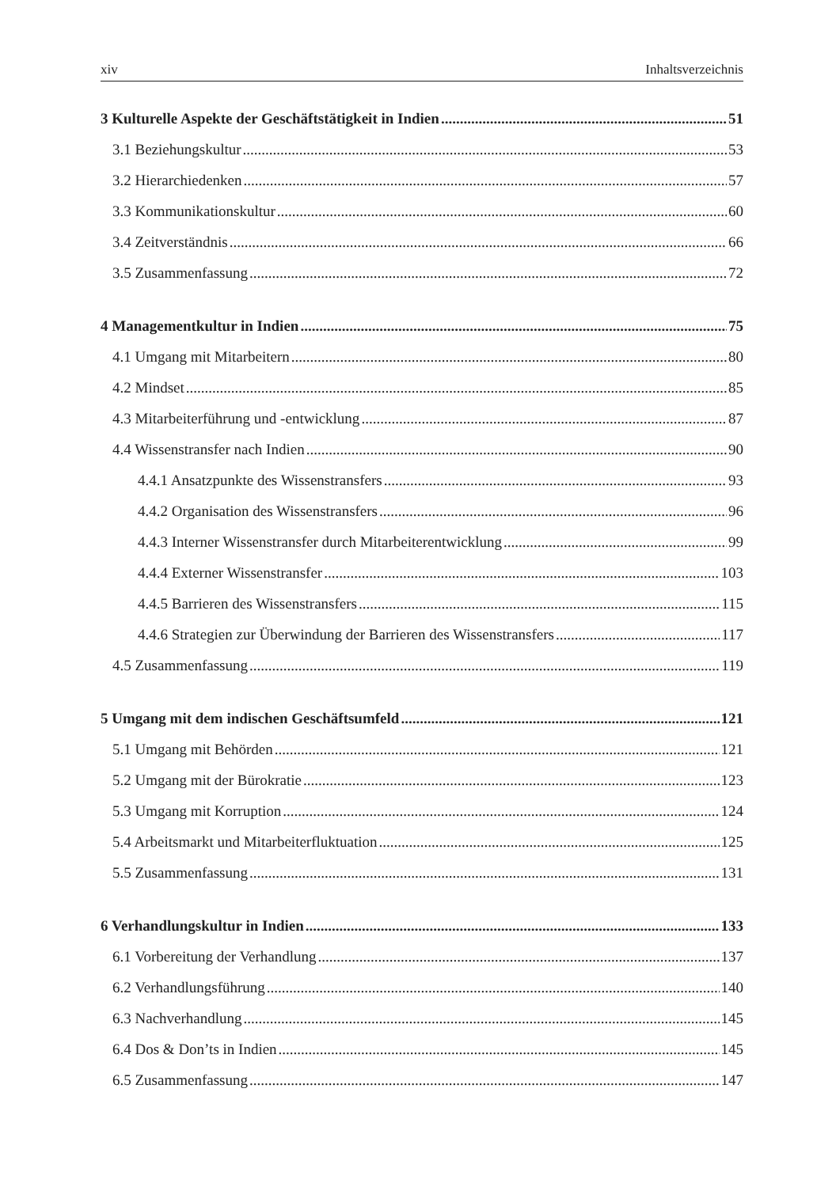xiv Inhaltsverzeichnis
3 Kulturelle Aspekte der Geschäftstätigkeit in Indien 51
3.1 Beziehungskultur 53
3.2 Hierarchiedenken 57
3.3 Kommunikationskultur 60
3.4 Zeitverständnis 66
3.5 Zusammenfassung 72
4 Managementkultur in Indien 75
4.1 Umgang mit Mitarbeitern 80
4.2 Mindset 85
4.3 Mitarbeiterführung und -entwicklung 87
4.4 Wissenstransfer nach Indien 90
4.4.1 Ansatzpunkte des Wissenstransfers 93
4.4.2 Organisation des Wissenstransfers 96
4.4.3 Interner Wissenstransfer durch Mitarbeiterentwicklung 99
4.4.4 Externer Wissenstransfer 103
4.4.5 Barrieren des Wissenstransfers 115
4.4.6 Strategien zur Überwindung der Barrieren des Wissenstransfers 117
4.5 Zusammenfassung 119
5 Umgang mit dem indischen Geschäftsumfeld 121
5.1 Umgang mit Behörden 121
5.2 Umgang mit der Bürokratie 123
5.3 Umgang mit Korruption 124
5.4 Arbeitsmarkt und Mitarbeiterfluktuation 125
5.5 Zusammenfassung 131
6 Verhandlungskultur in Indien 133
6.1 Vorbereitung der Verhandlung 137
6.2 Verhandlungsführung 140
6.3 Nachverhandlung 145
6.4 Dos & Don’ts in Indien 145
6.5 Zusammenfassung 147